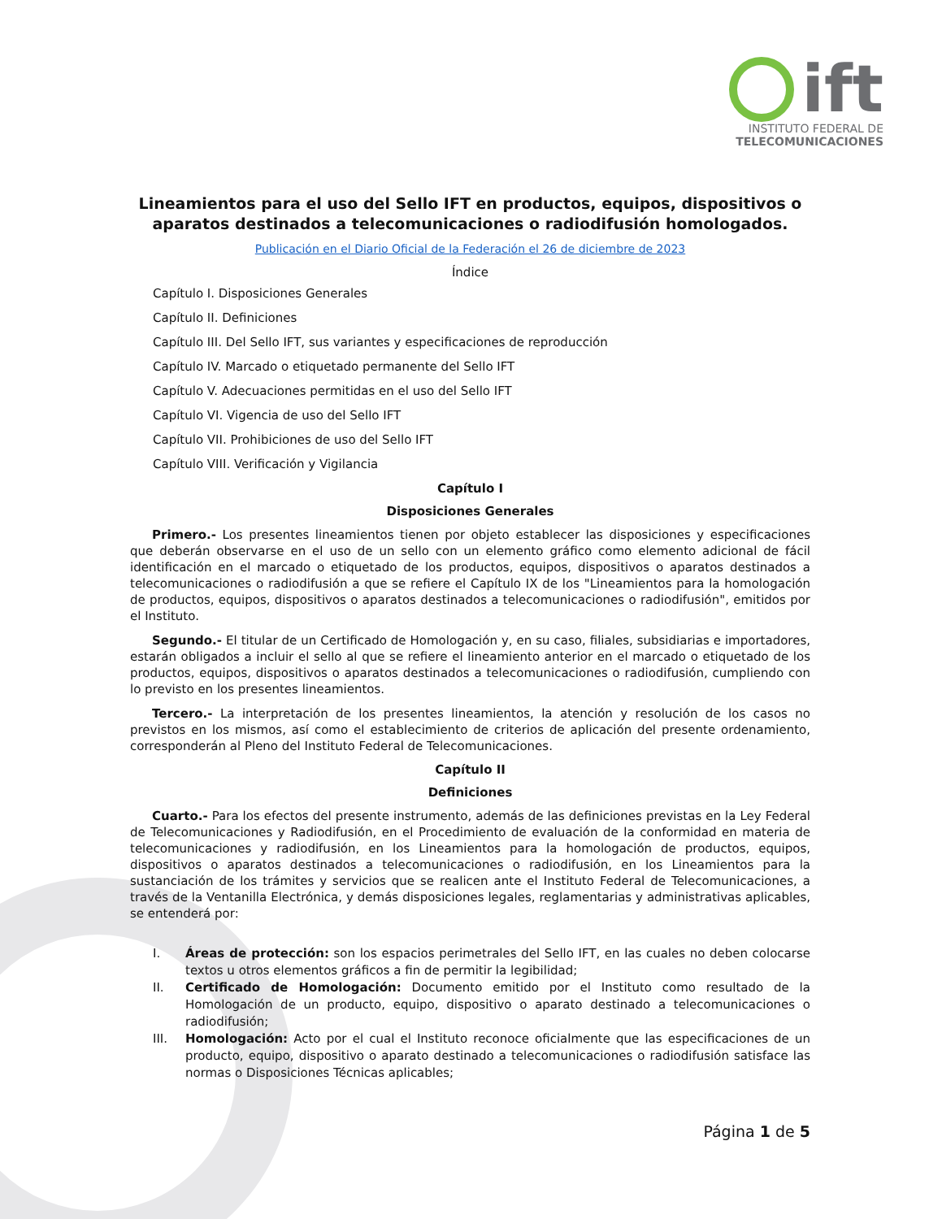ift
INSTITUTO FEDERAL DE
TELECOMUNICACIONES
Lineamientos para el uso del Sello IFT en productos, equipos, dispositivos o aparatos destinados a telecomunicaciones o radiodifusión homologados.
Publicación en el Diario Oficial de la Federación el 26 de diciembre de 2023
Índice
Capítulo I. Disposiciones Generales
Capítulo II. Definiciones
Capítulo III. Del Sello IFT, sus variantes y especificaciones de reproducción
Capítulo IV. Marcado o etiquetado permanente del Sello IFT
Capítulo V. Adecuaciones permitidas en el uso del Sello IFT
Capítulo VI. Vigencia de uso del Sello IFT
Capítulo VII. Prohibiciones de uso del Sello IFT
Capítulo VIII. Verificación y Vigilancia
Capítulo I
Disposiciones Generales
Primero.- Los presentes lineamientos tienen por objeto establecer las disposiciones y especificaciones que deberán observarse en el uso de un sello con un elemento gráfico como elemento adicional de fácil identificación en el marcado o etiquetado de los productos, equipos, dispositivos o aparatos destinados a telecomunicaciones o radiodifusión a que se refiere el Capítulo IX de los "Lineamientos para la homologación de productos, equipos, dispositivos o aparatos destinados a telecomunicaciones o radiodifusión", emitidos por el Instituto.
Segundo.- El titular de un Certificado de Homologación y, en su caso, filiales, subsidiarias e importadores, estarán obligados a incluir el sello al que se refiere el lineamiento anterior en el marcado o etiquetado de los productos, equipos, dispositivos o aparatos destinados a telecomunicaciones o radiodifusión, cumpliendo con lo previsto en los presentes lineamientos.
Tercero.- La interpretación de los presentes lineamientos, la atención y resolución de los casos no previstos en los mismos, así como el establecimiento de criterios de aplicación del presente ordenamiento, corresponderán al Pleno del Instituto Federal de Telecomunicaciones.
Capítulo II
Definiciones
Cuarto.- Para los efectos del presente instrumento, además de las definiciones previstas en la Ley Federal de Telecomunicaciones y Radiodifusión, en el Procedimiento de evaluación de la conformidad en materia de telecomunicaciones y radiodifusión, en los Lineamientos para la homologación de productos, equipos, dispositivos o aparatos destinados a telecomunicaciones o radiodifusión, en los Lineamientos para la sustanciación de los trámites y servicios que se realicen ante el Instituto Federal de Telecomunicaciones, a través de la Ventanilla Electrónica, y demás disposiciones legales, reglamentarias y administrativas aplicables, se entenderá por:
I. Áreas de protección: son los espacios perimetrales del Sello IFT, en las cuales no deben colocarse textos u otros elementos gráficos a fin de permitir la legibilidad;
II. Certificado de Homologación: Documento emitido por el Instituto como resultado de la Homologación de un producto, equipo, dispositivo o aparato destinado a telecomunicaciones o radiodifusión;
III. Homologación: Acto por el cual el Instituto reconoce oficialmente que las especificaciones de un producto, equipo, dispositivo o aparato destinado a telecomunicaciones o radiodifusión satisface las normas o Disposiciones Técnicas aplicables;
Página 1 de 5